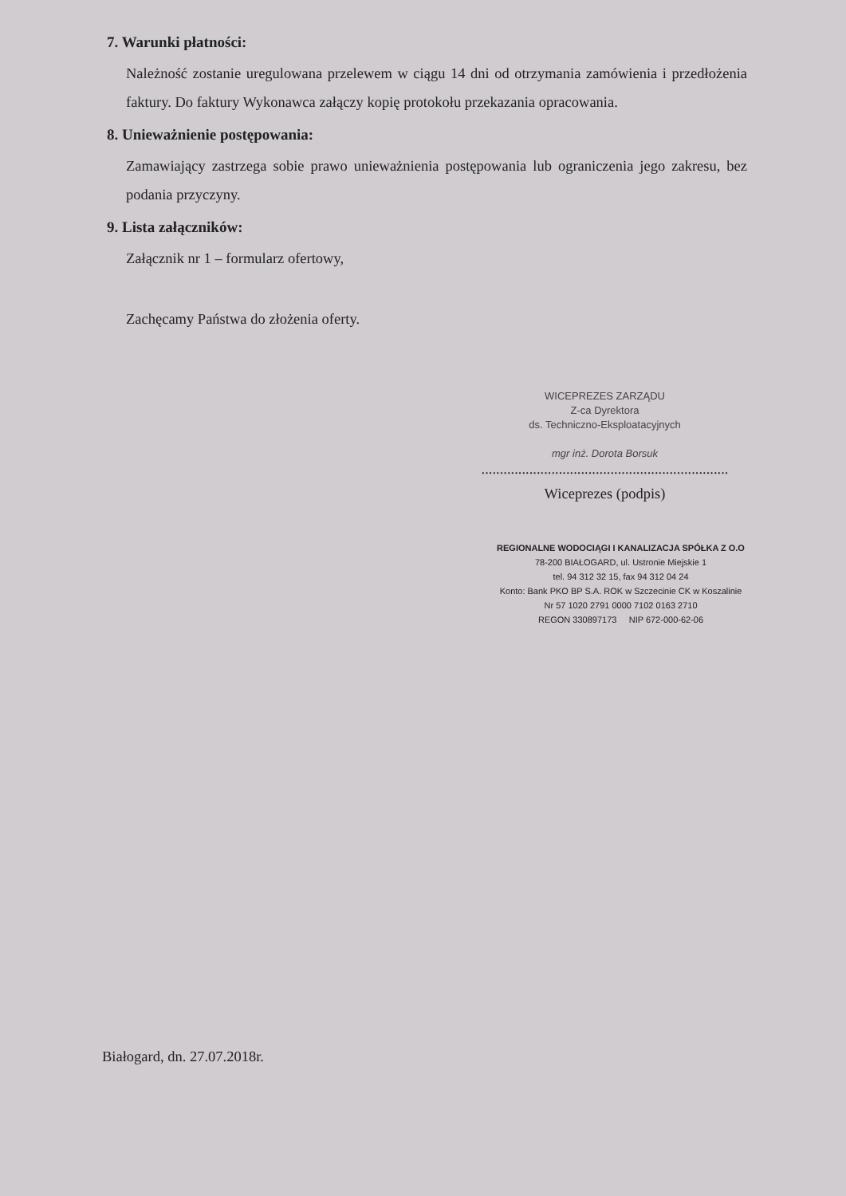7. Warunki płatności:
Należność zostanie uregulowana przelewem w ciągu 14 dni od otrzymania zamówienia i przedłożenia faktury. Do faktury Wykonawca załączy kopię protokołu przekazania opracowania.
8. Unieważnienie postępowania:
Zamawiający zastrzega sobie prawo unieważnienia postępowania lub ograniczenia jego zakresu, bez podania przyczyny.
9. Lista załączników:
Załącznik nr 1 – formularz ofertowy,
Zachęcamy Państwa do złożenia oferty.
WICEPREZES ZARZĄDU
Z-ca Dyrektora
ds. Techniczno-Eksploatacyjnych
mgr inż. Dorota Borsuk
...................................................................
Wiceprezes (podpis)
REGIONALNE WODOCIĄGI I KANALIZACJA SPÓŁKA Z O.O
78-200 BIAŁOGARD, ul. Ustronie Miejskie 1
tel. 94 312 32 15, fax 94 312 04 24
Konto: Bank PKO BP S.A. ROK w Szczecinie CK w Koszalinie
Nr 57 1020 2791 0000 7102 0163 2710
REGON 330897173 NIP 672-000-62-06
Białogard, dn. 27.07.2018r.